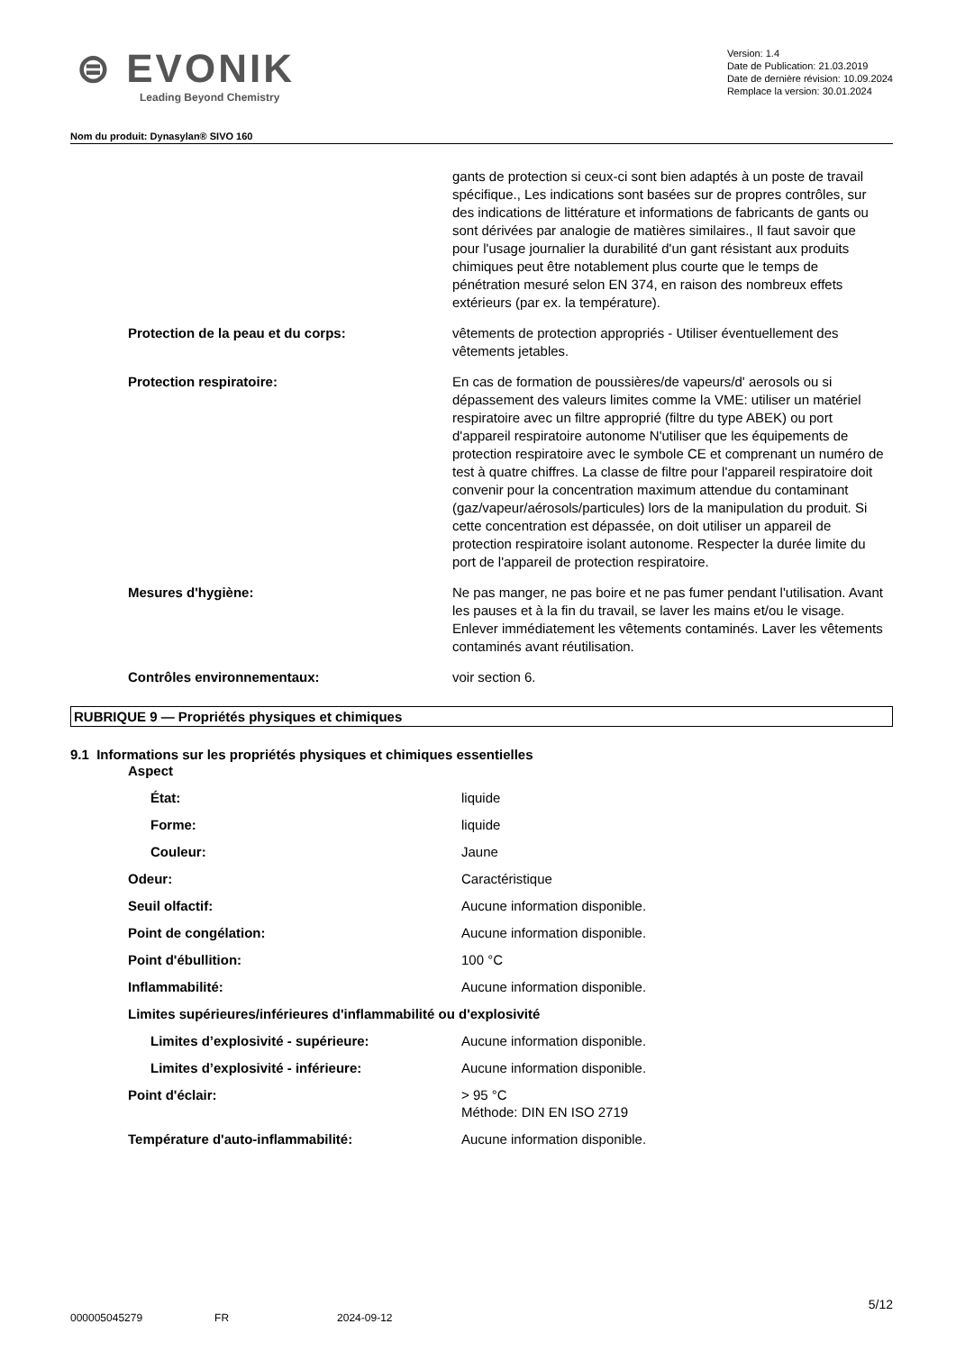⊜ EVONIK
Leading Beyond Chemistry
Version: 1.4
Date de Publication: 21.03.2019
Date de dernière révision: 10.09.2024
Remplace la version: 30.01.2024
Nom du produit: Dynasylan® SIVO 160
| | gants de protection si ceux-ci sont bien adaptés à un poste de travail spécifique., Les indications sont basées sur de propres contrôles, sur des indications de littérature et informations de fabricants de gants ou sont dérivées par analogie de matières similaires., Il faut savoir que pour l'usage journalier la durabilité d'un gant résistant aux produits chimiques peut être notablement plus courte que le temps de pénétration mesuré selon EN 374, en raison des nombreux effets extérieurs (par ex. la température). |
| Protection de la peau et du corps: | vêtements de protection appropriés - Utiliser éventuellement des vêtements jetables. |
| Protection respiratoire: | En cas de formation de poussières/de vapeurs/d' aerosols ou si dépassement des valeurs limites comme la VME: utiliser un matériel respiratoire avec un filtre approprié (filtre du type ABEK) ou port d'appareil respiratoire autonome N'utiliser que les équipements de protection respiratoire avec le symbole CE et comprenant un numéro de test à quatre chiffres. La classe de filtre pour l'appareil respiratoire doit convenir pour la concentration maximum attendue du contaminant (gaz/vapeur/aérosols/particules) lors de la manipulation du produit. Si cette concentration est dépassée, on doit utiliser un appareil de protection respiratoire isolant autonome. Respecter la durée limite du port de l'appareil de protection respiratoire. |
| Mesures d'hygiène: | Ne pas manger, ne pas boire et ne pas fumer pendant l'utilisation. Avant les pauses et à la fin du travail, se laver les mains et/ou le visage. Enlever immédiatement les vêtements contaminés. Laver les vêtements contaminés avant réutilisation. |
| Contrôles environnementaux: | voir section 6. |
RUBRIQUE 9 — Propriétés physiques et chimiques
9.1 Informations sur les propriétés physiques et chimiques essentielles
| Aspect | |
| État: | liquide |
| Forme: | liquide |
| Couleur: | Jaune |
| Odeur: | Caractéristique |
| Seuil olfactif: | Aucune information disponible. |
| Point de congélation: | Aucune information disponible. |
| Point d'ébullition: | 100 °C |
| Inflammabilité: | Aucune information disponible. |
| Limites supérieures/inférieures d'inflammabilité ou d'explosivité | |
| Limites d’explosivité - supérieure: | Aucune information disponible. |
| Limites d’explosivité - inférieure: | Aucune information disponible. |
| Point d'éclair: | > 95 °C Méthode: DIN EN ISO 2719 |
| Température d'auto-inflammabilité: | Aucune information disponible. |
5/12
000005045279 FR 2024-09-12